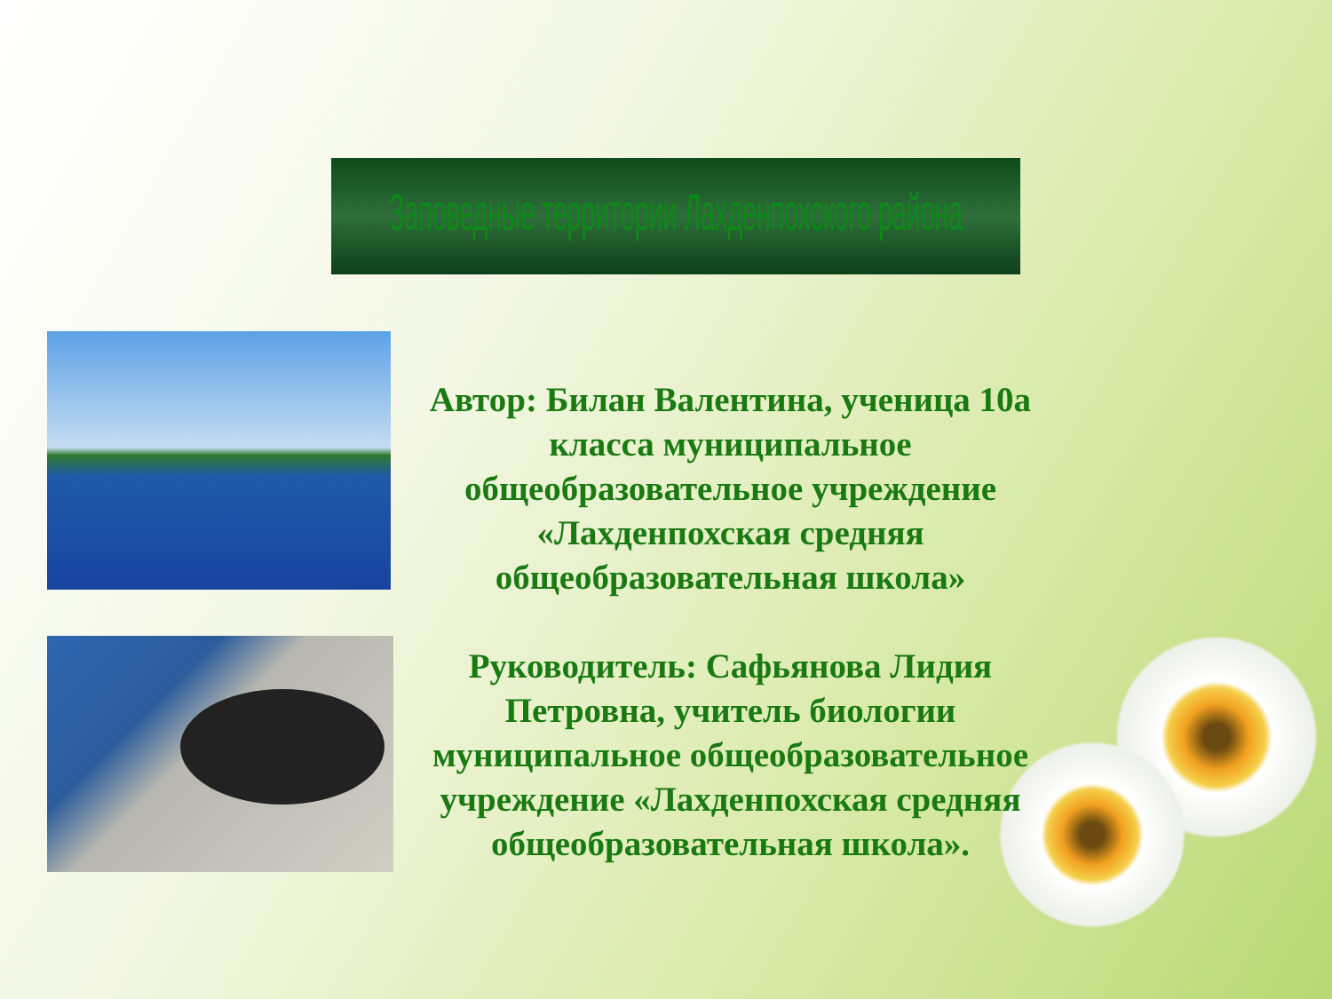Заповедные территории Лахденпохского района
Автор: Билан Валентина, ученица 10а класса муниципальное общеобразовательное учреждение «Лахденпохская средняя общеобразовательная школа»
Руководитель: Сафьянова Лидия Петровна, учитель биологии муниципальное общеобразовательное учреждение «Лахденпохская средняя общеобразовательная школа».